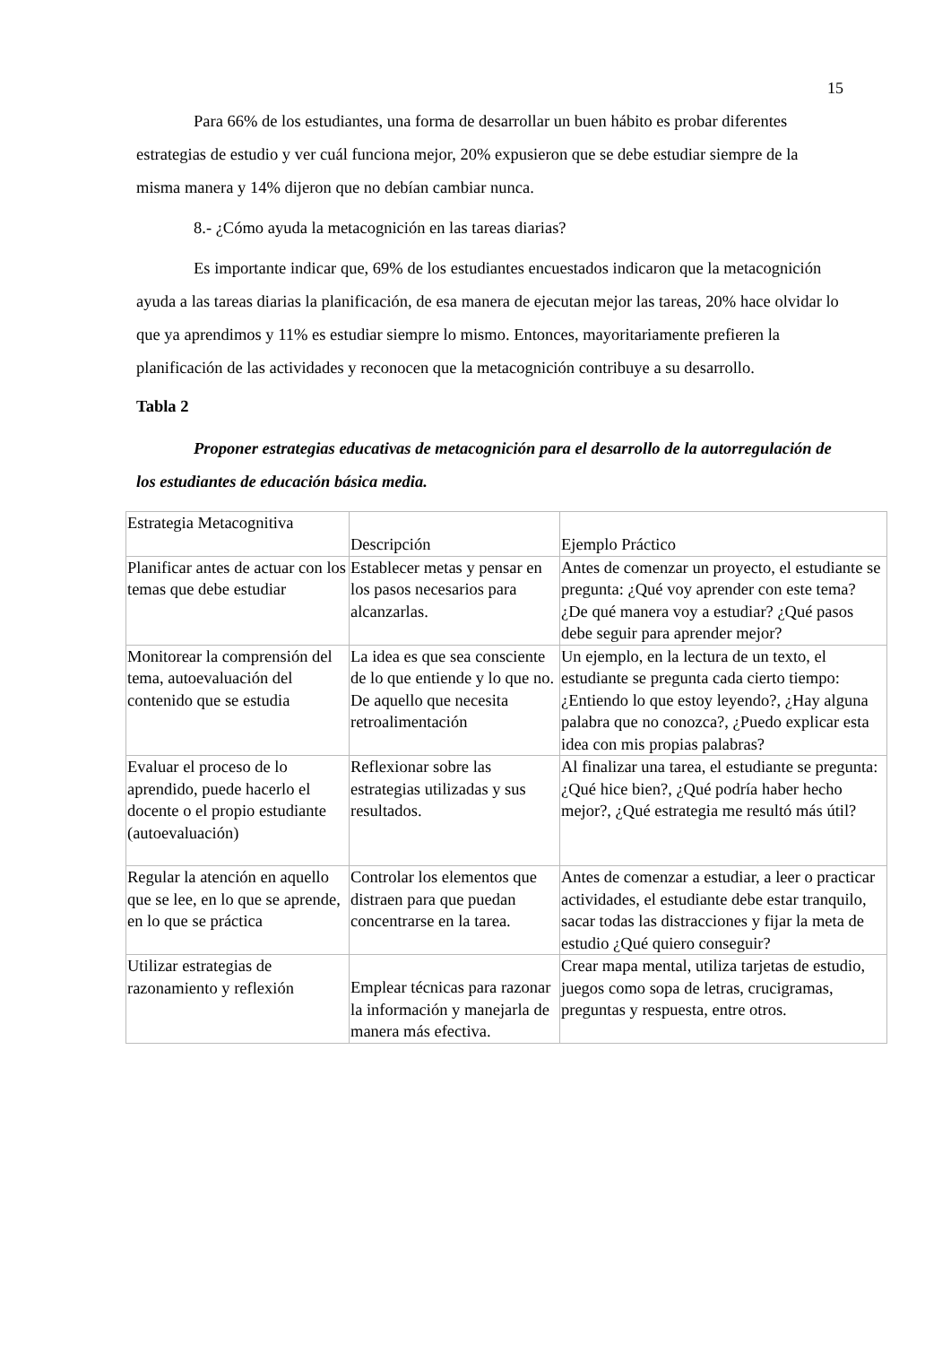15
Para 66% de los estudiantes, una forma de desarrollar un buen hábito es probar diferentes estrategias de estudio y ver cuál funciona mejor, 20% expusieron que se debe estudiar siempre de la misma manera y 14% dijeron que no debían cambiar nunca.
8.- ¿Cómo ayuda la metacognición en las tareas diarias?
Es importante indicar que, 69% de los estudiantes encuestados indicaron que la metacognición ayuda a las tareas diarias la planificación, de esa manera de ejecutan mejor las tareas, 20% hace olvidar lo que ya aprendimos y 11% es estudiar siempre lo mismo. Entonces, mayoritariamente prefieren la planificación de las actividades y reconocen que la metacognición contribuye a su desarrollo.
Tabla 2
Proponer estrategias educativas de metacognición para el desarrollo de la autorregulación de los estudiantes de educación básica media.
| Estrategia Metacognitiva | Descripción | Ejemplo Práctico |
| Planificar antes de actuar con los temas que debe estudiar | Establecer metas y pensar en los pasos necesarios para alcanzarlas. | Antes de comenzar un proyecto, el estudiante se pregunta: ¿Qué voy aprender con este tema? ¿De qué manera voy a estudiar? ¿Qué pasos debe seguir para aprender mejor? |
| Monitorear la comprensión del tema, autoevaluación del contenido que se estudia | La idea es que sea consciente de lo que entiende y lo que no. De aquello que necesita retroalimentación | Un ejemplo, en la lectura de un texto, el estudiante se pregunta cada cierto tiempo: ¿Entiendo lo que estoy leyendo?, ¿Hay alguna palabra que no conozca?, ¿Puedo explicar esta idea con mis propias palabras? |
| Evaluar el proceso de lo aprendido, puede hacerlo el docente o el propio estudiante (autoevaluación) | Reflexionar sobre las estrategias utilizadas y sus resultados. | Al finalizar una tarea, el estudiante se pregunta: ¿Qué hice bien?, ¿Qué podría haber hecho mejor?, ¿Qué estrategia me resultó más útil? |
| Regular la atención en aquello que se lee, en lo que se aprende, en lo que se práctica | Controlar los elementos que distraen para que puedan concentrarse en la tarea. | Antes de comenzar a estudiar, a leer o practicar actividades, el estudiante debe estar tranquilo, sacar todas las distracciones y fijar la meta de estudio ¿Qué quiero conseguir? |
| Utilizar estrategias de razonamiento y reflexión | Emplear técnicas para razonar la información y manejarla de manera más efectiva. | Crear mapa mental, utiliza tarjetas de estudio, juegos como sopa de letras, crucigramas, preguntas y respuesta, entre otros. |